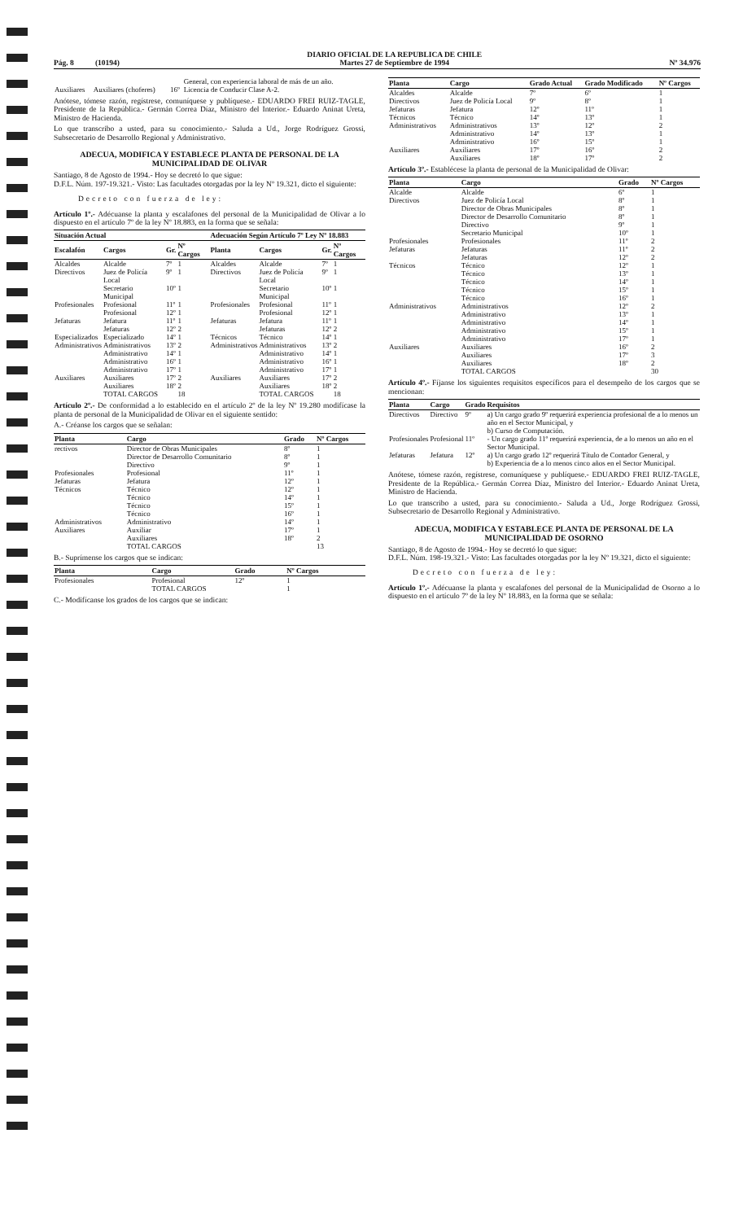Pág. 8 (10194) DIARIO OFICIAL DE LA REPUBLICA DE CHILE
Martes 27 de Septiembre de 1994 Nº 34.976
| | | | General, con experiencia laboral de más de un año. |
| Auxiliares | Auxiliares (choferes) | 16º | Licencia de Conducir Clase A-2. |
Anótese, tómese razón, regístrese, comuníquese y publíquese.- EDUARDO FREI RUIZ-TAGLE, Presidente de la República.- Germán Correa Díaz, Ministro del Interior.- Eduardo Aninat Ureta, Ministro de Hacienda.
Lo que transcribo a usted, para su conocimiento.- Saluda a Ud., Jorge Rodríguez Grossi, Subsecretario de Desarrollo Regional y Administrativo.
ADECUA, MODIFICA Y ESTABLECE PLANTA DE PERSONAL DE LA MUNICIPALIDAD DE OLIVAR
Santiago, 8 de Agosto de 1994.- Hoy se decretó lo que sigue:
D.F.L. Núm. 197-19.321.- Visto: Las facultades otorgadas por la ley Nº 19.321, dicto el siguiente:
Decreto con fuerza de ley:
Artículo 1º.- Adécuanse la planta y escalafones del personal de la Municipalidad de Olivar a lo dispuesto en el artículo 7º de la ley Nº 18.883, en la forma que se señala:
| Situación Actual | | | | Adecuación Según Artículo 7º Ley Nº 18.883 | | | |
| --- | --- | --- | --- | --- | --- | --- | --- |
| Escalafón | Cargos | Gr. | Nº Cargos | Planta | Cargos | Gr. | Nº Cargos |
| Alcaldes | Alcalde | 7º | 1 | Alcaldes | Alcalde | 7º | 1 |
| Directivos | Juez de Policía Local | 9º | 1 | Directivos | Juez de Policía Local | 9º | 1 |
| | Secretario Municipal | 10º | 1 | | Secretario Municipal | 10º | 1 |
| Profesionales | Profesional | 11º | 1 | Profesionales | Profesional | 11º | 1 |
| | Profesional | 12º | 1 | | Profesional | 12º | 1 |
| Jefaturas | Jefatura | 11º | 1 | Jefaturas | Jefatura | 11º | 1 |
| | Jefaturas | 12º | 2 | | Jefaturas | 12º | 2 |
| Especializados | Especializado | 14º | 1 | Técnicos | Técnico | 14º | 1 |
| Administrativos | Administrativos | 13º | 2 | Administrativos | Administrativos | 13º | 2 |
| | Administrativo | 14º | 1 | | Administrativo | 14º | 1 |
| | Administrativo | 16º | 1 | | Administrativo | 16º | 1 |
| | Administrativo | 17º | 1 | | Administrativo | 17º | 1 |
| Auxiliares | Auxiliares | 17º | 2 | Auxiliares | Auxiliares | 17º | 2 |
| | Auxiliares | 18º | 2 | | Auxiliares | 18º | 2 |
| | TOTAL CARGOS | | 18 | | TOTAL CARGOS | | 18 |
Artículo 2º.- De conformidad a lo establecido en el artículo 2º de la ley Nº 19.280 modifícase la planta de personal de la Municipalidad de Olivar en el siguiente sentido:
A.- Créanse los cargos que se señalan:
| Planta | Cargo | Grado | Nº Cargos |
| --- | --- | --- | --- |
| rectivos | Director de Obras Municipales | 8º | 1 |
| | Director de Desarrollo Comunitario | 8º | 1 |
| | Directivo | 9º | 1 |
| Profesionales | Profesional | 11º | 1 |
| Jefaturas | Jefatura | 12º | 1 |
| Técnicos | Técnico | 12º | 1 |
| | Técnico | 14º | 1 |
| | Técnico | 15º | 1 |
| | Técnico | 16º | 1 |
| Administrativos | Administrativo | 14º | 1 |
| Auxiliares | Auxiliar | 17º | 1 |
| | Auxiliares | 18º | 2 |
| | TOTAL CARGOS | | 13 |
B.- Suprímense los cargos que se indican:
| Planta | Cargo | Grado | Nº Cargos |
| --- | --- | --- | --- |
| Profesionales | Profesional | 12º | 1 |
| | TOTAL CARGOS | | 1 |
C.- Modifícanse los grados de los cargos que se indican:
| Planta | Cargo | Grado Actual | Grado Modificado | Nº Cargos |
| --- | --- | --- | --- | --- |
| Alcaldes | Alcalde | 7º | 6º | 1 |
| Directivos | Juez de Policía Local | 9º | 8º | 1 |
| Jefaturas | Jefatura | 12º | 11º | 1 |
| Técnicos | Técnico | 14º | 13º | 1 |
| Administrativos | Administrativos | 13º | 12º | 2 |
| | Administrativo | 14º | 13º | 1 |
| | Administrativo | 16º | 15º | 1 |
| Auxiliares | Auxiliares | 17º | 16º | 2 |
| | Auxiliares | 18º | 17º | 2 |
Artículo 3º.- Establécese la planta de personal de la Municipalidad de Olivar:
| Planta | Cargo | Grado | Nº Cargos |
| --- | --- | --- | --- |
| Alcalde | Alcalde | 6º | 1 |
| Directivos | Juez de Policía Local | 8º | 1 |
| | Director de Obras Municipales | 8º | 1 |
| | Director de Desarrollo Comunitario | 8º | 1 |
| | Directivo | 9º | 1 |
| | Secretario Municipal | 10º | 1 |
| Profesionales | Profesionales | 11º | 2 |
| Jefaturas | Jefaturas | 11º | 2 |
| | Jefaturas | 12º | 2 |
| Técnicos | Técnico | 12º | 1 |
| | Técnico | 13º | 1 |
| | Técnico | 14º | 1 |
| | Técnico | 15º | 1 |
| | Técnico | 16º | 1 |
| Administrativos | Administrativos | 12º | 2 |
| | Administrativo | 13º | 1 |
| | Administrativo | 14º | 1 |
| | Administrativo | 15º | 1 |
| | Administrativo | 17º | 1 |
| Auxiliares | Auxiliares | 16º | 2 |
| | Auxiliares | 17º | 3 |
| | Auxiliares | 18º | 2 |
| | TOTAL CARGOS | | 30 |
Artículo 4º.- Fíjanse los siguientes requisitos específicos para el desempeño de los cargos que se mencionan:
| Planta | Cargo | Grado | Requisitos |
| --- | --- | --- | --- |
| Directivos | Directivo | 9º | a) Un cargo grado 9º requerirá experiencia profesional de a lo menos un año en el Sector Municipal, y b) Curso de Computación. |
| Profesionales | Profesional | 11º | - Un cargo grado 11º requerirá experiencia, de a lo menos un año en el Sector Municipal. |
| Jefaturas | Jefatura | 12º | a) Un cargo grado 12º requerirá Título de Contador General, y b) Experiencia de a lo menos cinco años en el Sector Municipal. |
Anótese, tómese razón, regístrese, comuníquese y publíquese.- EDUARDO FREI RUIZ-TAGLE, Presidente de la República.- Germán Correa Díaz, Ministro del Interior.- Eduardo Aninat Ureta, Ministro de Hacienda.
Lo que transcribo a usted, para su conocimiento.- Saluda a Ud., Jorge Rodríguez Grossi, Subsecretario de Desarrollo Regional y Administrativo.
ADECUA, MODIFICA Y ESTABLECE PLANTA DE PERSONAL DE LA MUNICIPALIDAD DE OSORNO
Santiago, 8 de Agosto de 1994.- Hoy se decretó lo que sigue:
D.F.L. Núm. 198-19.321.- Visto: Las facultades otorgadas por la ley Nº 19.321, dicto el siguiente:
Decreto con fuerza de ley:
Artículo 1º.- Adécuanse la planta y escalafones del personal de la Municipalidad de Osorno a lo dispuesto en el artículo 7º de la ley Nº 18.883, en la forma que se señala: